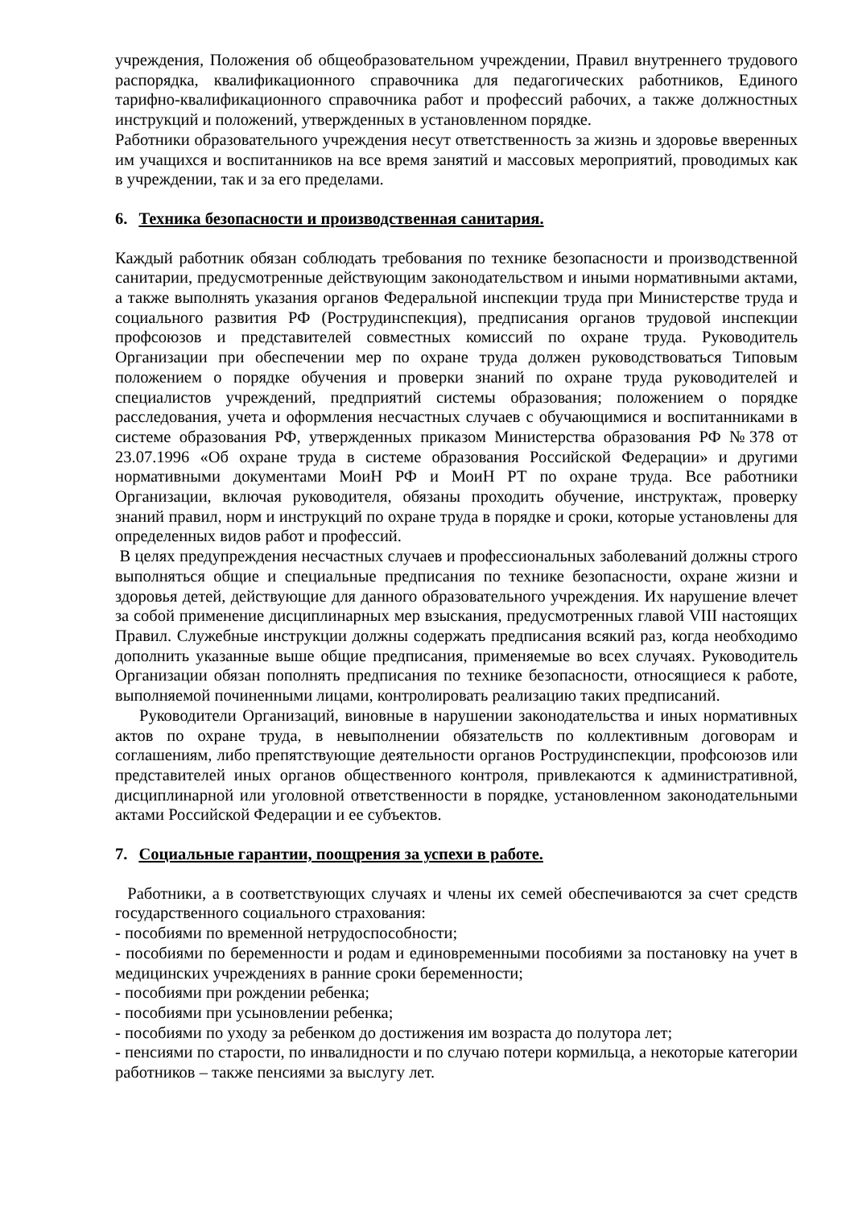учреждения, Положения об общеобразовательном учреждении, Правил внутреннего трудового распорядка, квалификационного справочника для педагогических работников, Единого тарифно-квалификационного справочника работ и профессий рабочих, а также должностных инструкций и положений, утвержденных в установленном порядке.
Работники образовательного учреждения несут ответственность за жизнь и здоровье вверенных им учащихся и воспитанников на все время занятий и массовых мероприятий, проводимых как в учреждении, так и за его пределами.
6. Техника безопасности и производственная санитария.
Каждый работник обязан соблюдать требования по технике безопасности и производственной санитарии, предусмотренные действующим законодательством и иными нормативными актами, а также выполнять указания органов Федеральной инспекции труда при Министерстве труда и социального развития РФ (Рострудинспекция), предписания органов трудовой инспекции профсоюзов и представителей совместных комиссий по охране труда. Руководитель Организации при обеспечении мер по охране труда должен руководствоваться Типовым положением о порядке обучения и проверки знаний по охране труда руководителей и специалистов учреждений, предприятий системы образования; положением о порядке расследования, учета и оформления несчастных случаев с обучающимися и воспитанниками в системе образования РФ, утвержденных приказом Министерства образования РФ №378 от 23.07.1996 «Об охране труда в системе образования Российской Федерации» и другими нормативными документами МоиН РФ и МоиН РТ по охране труда. Все работники Организации, включая руководителя, обязаны проходить обучение, инструктаж, проверку знаний правил, норм и инструкций по охране труда в порядке и сроки, которые установлены для определенных видов работ и профессий.
В целях предупреждения несчастных случаев и профессиональных заболеваний должны строго выполняться общие и специальные предписания по технике безопасности, охране жизни и здоровья детей, действующие для данного образовательного учреждения. Их нарушение влечет за собой применение дисциплинарных мер взыскания, предусмотренных главой VIII настоящих Правил. Служебные инструкции должны содержать предписания всякий раз, когда необходимо дополнить указанные выше общие предписания, применяемые во всех случаях. Руководитель Организации обязан пополнять предписания по технике безопасности, относящиеся к работе, выполняемой починенными лицами, контролировать реализацию таких предписаний.
Руководители Организаций, виновные в нарушении законодательства и иных нормативных актов по охране труда, в невыполнении обязательств по коллективным договорам и соглашениям, либо препятствующие деятельности органов Рострудинспекции, профсоюзов или представителей иных органов общественного контроля, привлекаются к административной, дисциплинарной или уголовной ответственности в порядке, установленном законодательными актами Российской Федерации и ее субъектов.
7. Социальные гарантии, поощрения за успехи в работе.
Работники, а в соответствующих случаях и члены их семей обеспечиваются за счет средств государственного социального страхования:
- пособиями по временной нетрудоспособности;
- пособиями по беременности и родам и единовременными пособиями за постановку на учет в медицинских учреждениях в ранние сроки беременности;
- пособиями при рождении ребенка;
- пособиями при усыновлении ребенка;
- пособиями по уходу за ребенком до достижения им возраста до полутора лет;
- пенсиями по старости, по инвалидности и по случаю потери кормильца, а некоторые категории работников – также пенсиями за выслугу лет.